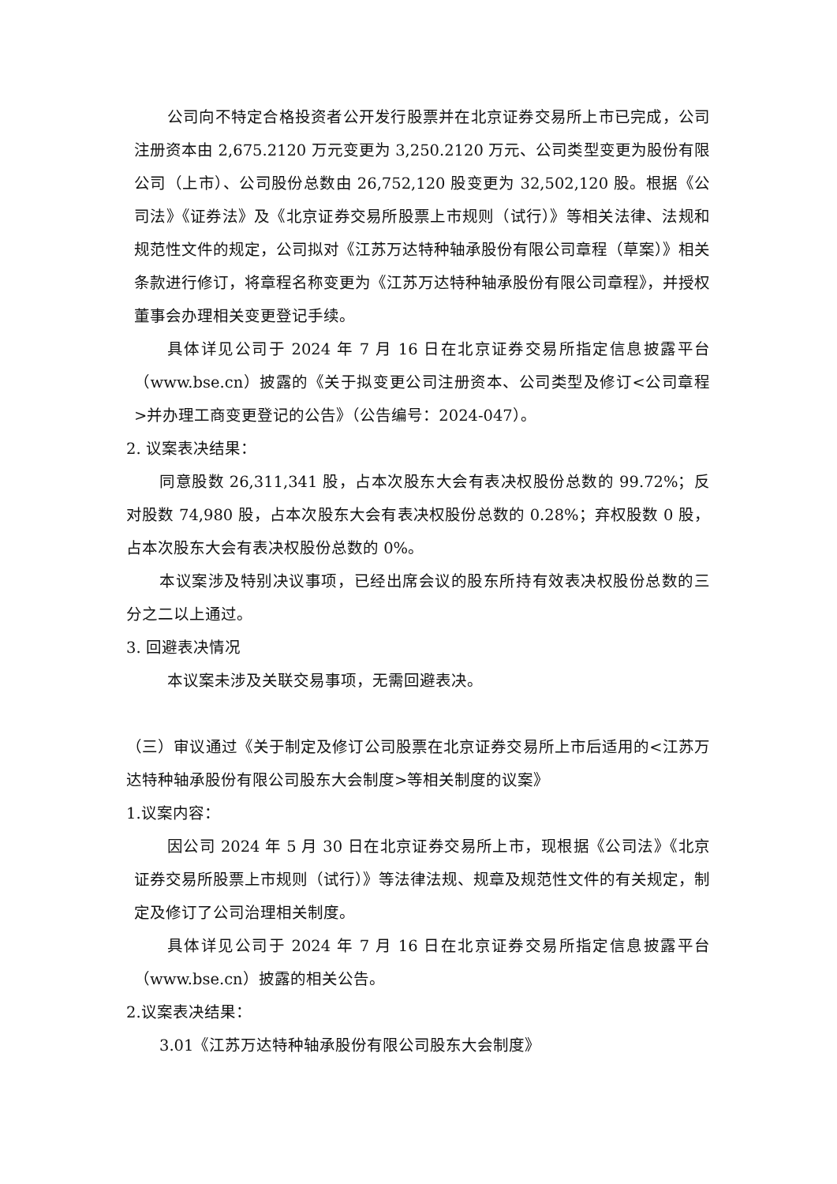公司向不特定合格投资者公开发行股票并在北京证券交易所上市已完成，公司注册资本由 2,675.2120 万元变更为 3,250.2120 万元、公司类型变更为股份有限公司（上市）、公司股份总数由 26,752,120 股变更为 32,502,120 股。根据《公司法》《证券法》及《北京证券交易所股票上市规则（试行）》等相关法律、法规和规范性文件的规定，公司拟对《江苏万达特种轴承股份有限公司章程（草案）》相关条款进行修订，将章程名称变更为《江苏万达特种轴承股份有限公司章程》，并授权董事会办理相关变更登记手续。
具体详见公司于 2024 年 7 月 16 日在北京证券交易所指定信息披露平台（www.bse.cn）披露的《关于拟变更公司注册资本、公司类型及修订<公司章程>并办理工商变更登记的公告》（公告编号：2024-047）。
2. 议案表决结果：
同意股数 26,311,341 股，占本次股东大会有表决权股份总数的 99.72%；反对股数 74,980 股，占本次股东大会有表决权股份总数的 0.28%；弃权股数 0 股，占本次股东大会有表决权股份总数的 0%。
本议案涉及特别决议事项，已经出席会议的股东所持有效表决权股份总数的三分之二以上通过。
3. 回避表决情况
本议案未涉及关联交易事项，无需回避表决。
（三）审议通过《关于制定及修订公司股票在北京证券交易所上市后适用的<江苏万达特种轴承股份有限公司股东大会制度>等相关制度的议案》
1.议案内容：
因公司 2024 年 5 月 30 日在北京证券交易所上市，现根据《公司法》《北京证券交易所股票上市规则（试行）》等法律法规、规章及规范性文件的有关规定，制定及修订了公司治理相关制度。
具体详见公司于 2024 年 7 月 16 日在北京证券交易所指定信息披露平台（www.bse.cn）披露的相关公告。
2.议案表决结果：
3.01《江苏万达特种轴承股份有限公司股东大会制度》